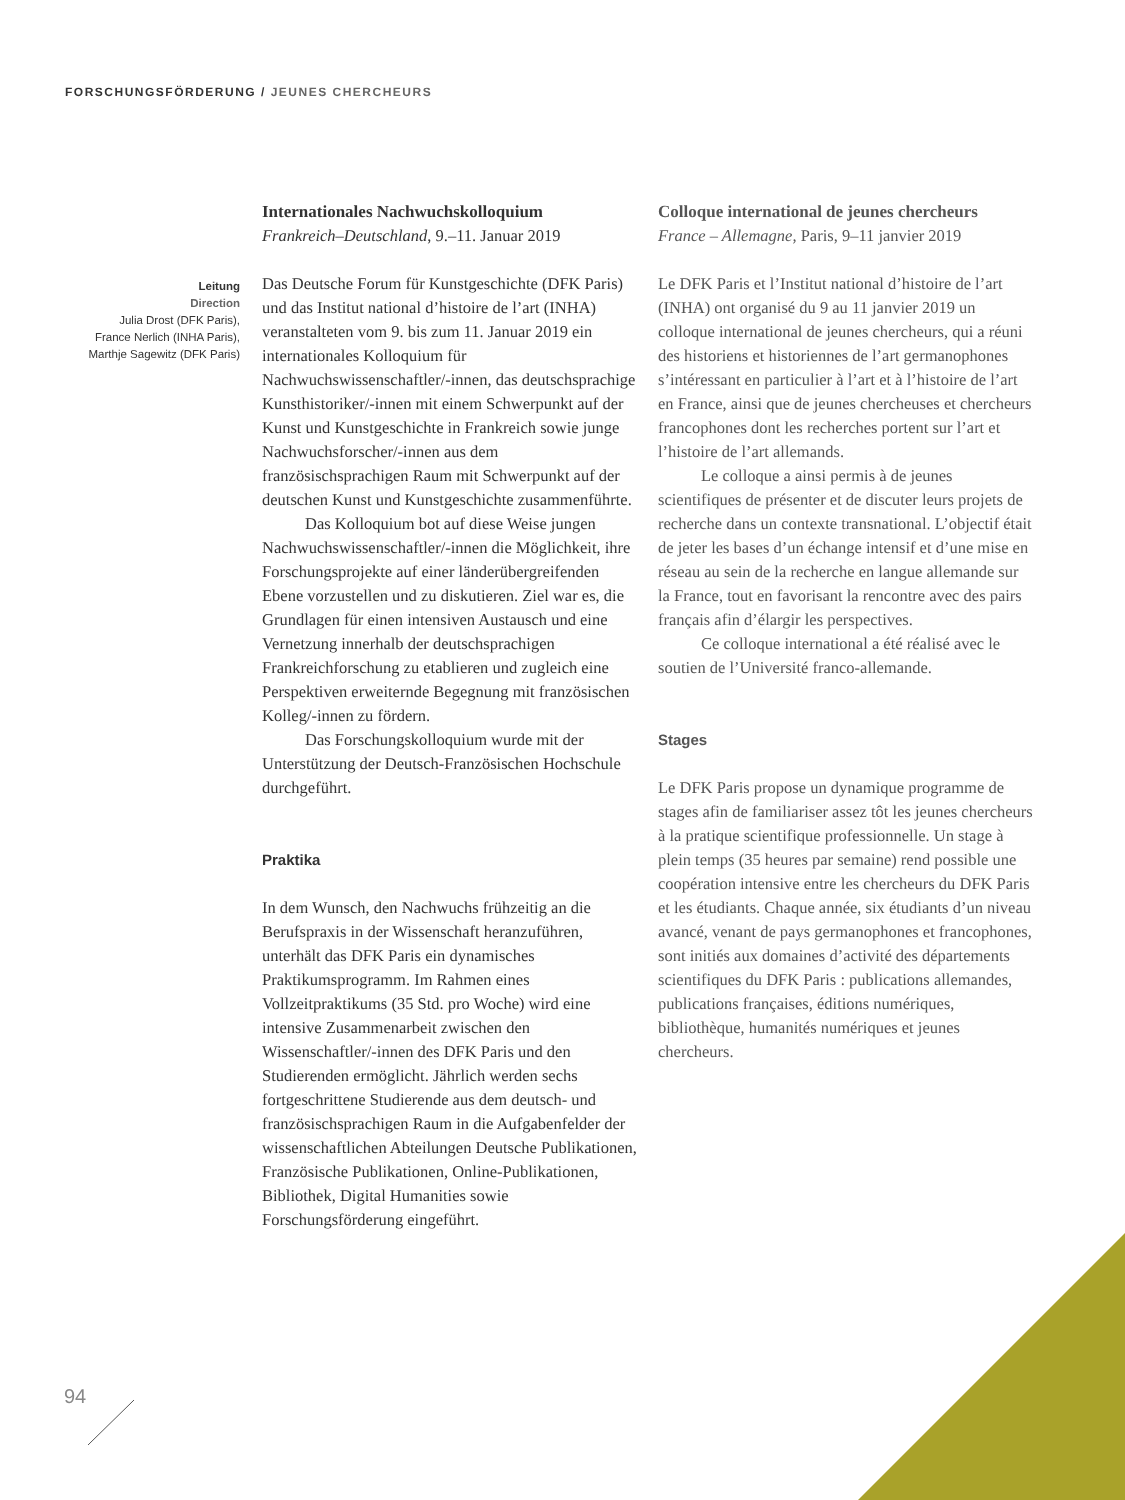FORSCHUNGSFÖRDERUNG / JEUNES CHERCHEURS
Leitung
Direction
Julia Drost (DFK Paris),
France Nerlich (INHA Paris),
Marthje Sagewitz (DFK Paris)
Internationales Nachwuchskolloquium
Frankreich–Deutschland, 9.–11. Januar 2019
Das Deutsche Forum für Kunstgeschichte (DFK Paris) und das Institut national d’histoire de l’art (INHA) veranstalteten vom 9. bis zum 11. Januar 2019 ein internationales Kolloquium für Nachwuchswissenschaftler/-innen, das deutschsprachige Kunsthistoriker/-innen mit einem Schwerpunkt auf der Kunst und Kunstgeschichte in Frankreich sowie junge Nachwuchsforscher/-innen aus dem französischsprachigen Raum mit Schwerpunkt auf der deutschen Kunst und Kunstgeschichte zusammenführte.
Das Kolloquium bot auf diese Weise jungen Nachwuchswissenschaftler/-innen die Möglichkeit, ihre Forschungsprojekte auf einer länderübergreifenden Ebene vorzustellen und zu diskutieren. Ziel war es, die Grundlagen für einen intensiven Austausch und eine Vernetzung innerhalb der deutschsprachigen Frankreichforschung zu etablieren und zugleich eine Perspektiven erweiternde Begegnung mit französischen Kolleg/-innen zu fördern.
Das Forschungskolloquium wurde mit der Unterstützung der Deutsch-Französischen Hochschule durchgeführt.
Praktika
In dem Wunsch, den Nachwuchs frühzeitig an die Berufspraxis in der Wissenschaft heranzuführen, unterhält das DFK Paris ein dynamisches Praktikumsprogramm. Im Rahmen eines Vollzeitpraktikums (35 Std. pro Woche) wird eine intensive Zusammenarbeit zwischen den Wissenschaftler/-innen des DFK Paris und den Studierenden ermöglicht. Jährlich werden sechs fortgeschrittene Studierende aus dem deutsch- und französischsprachigen Raum in die Aufgabenfelder der wissenschaftlichen Abteilungen Deutsche Publikationen, Französische Publikationen, Online-Publikationen, Bibliothek, Digital Humanities sowie Forschungsförderung eingeführt.
Colloque international de jeunes chercheurs
France – Allemagne, Paris, 9–11 janvier 2019
Le DFK Paris et l’Institut national d’histoire de l’art (INHA) ont organisé du 9 au 11 janvier 2019 un colloque international de jeunes chercheurs, qui a réuni des historiens et historiennes de l’art germanophones s’intéressant en particulier à l’art et à l’histoire de l’art en France, ainsi que de jeunes chercheuses et chercheurs francophones dont les recherches portent sur l’art et l’histoire de l’art allemands.
Le colloque a ainsi permis à de jeunes scientifiques de présenter et de discuter leurs projets de recherche dans un contexte transnational. L’objectif était de jeter les bases d’un échange intensif et d’une mise en réseau au sein de la recherche en langue allemande sur la France, tout en favorisant la rencontre avec des pairs français afin d’élargir les perspectives.
Ce colloque international a été réalisé avec le soutien de l’Université franco-allemande.
Stages
Le DFK Paris propose un dynamique programme de stages afin de familiariser assez tôt les jeunes chercheurs à la pratique scientifique professionnelle. Un stage à plein temps (35 heures par semaine) rend possible une coopération intensive entre les chercheurs du DFK Paris et les étudiants. Chaque année, six étudiants d’un niveau avancé, venant de pays germanophones et francophones, sont initiés aux domaines d’activité des départements scientifiques du DFK Paris : publications allemandes, publications françaises, éditions numériques, bibliothèque, humanités numériques et jeunes chercheurs.
94